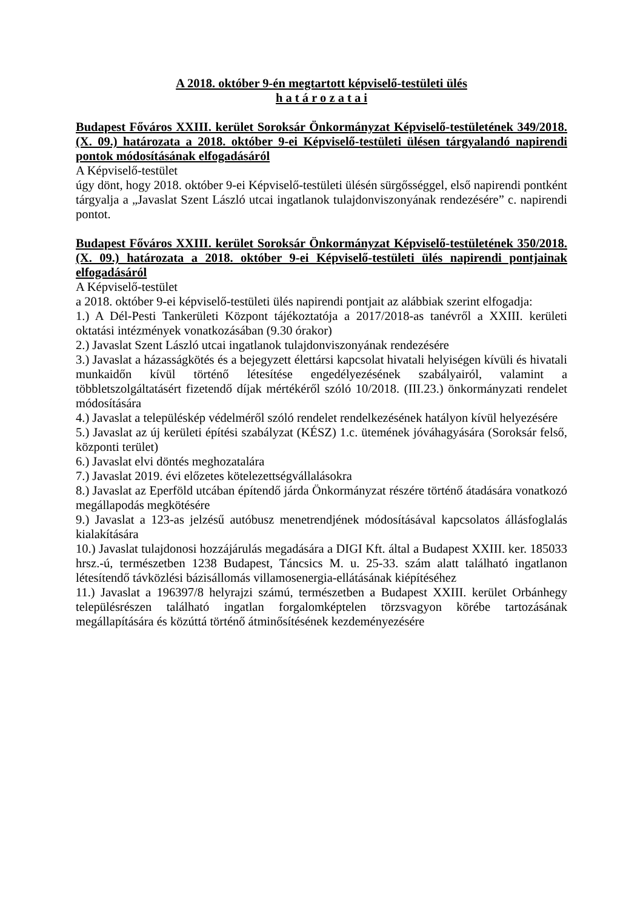A 2018. október 9-én megtartott képviselő-testületi ülés
h a t á r o z a t a i
Budapest Főváros XXIII. kerület Soroksár Önkormányzat Képviselő-testületének 349/2018. (X. 09.) határozata a 2018. október 9-ei Képviselő-testületi ülésen tárgyalandó napirendi pontok módosításának elfogadásáról
A Képviselő-testület
úgy dönt, hogy 2018. október 9-ei Képviselő-testületi ülésén sürgősséggel, első napirendi pontként tárgyalja a „Javaslat Szent László utcai ingatlanok tulajdonviszonyának rendezésére” c. napirendi pontot.
Budapest Főváros XXIII. kerület Soroksár Önkormányzat Képviselő-testületének 350/2018. (X. 09.) határozata a 2018. október 9-ei Képviselő-testületi ülés napirendi pontjainak elfogadásáról
A Képviselő-testület
a 2018. október 9-ei képviselő-testületi ülés napirendi pontjait az alábbiak szerint elfogadja:
1.) A Dél-Pesti Tankerületi Központ tájékoztatója a 2017/2018-as tanévről a XXIII. kerületi oktatási intézmények vonatkozásában (9.30 órakor)
2.) Javaslat Szent László utcai ingatlanok tulajdonviszonyának rendezésére
3.) Javaslat a házasságkötés és a bejegyzett élettársi kapcsolat hivatali helyiségen kívüli és hivatali munkaidőn kívül történő létesítése engedélyezésének szabályairól, valamint a többletszolgáltatásért fizetendő díjak mértékéről szóló 10/2018. (III.23.) önkormányzati rendelet módosítására
4.) Javaslat a településkép védelméről szóló rendelet rendelkezésének hatályon kívül helyezésére
5.) Javaslat az új kerületi építési szabályzat (KÉSZ) 1.c. ütemének jóváhagyására (Soroksár felső, központi terület)
6.) Javaslat elvi döntés meghozatalára
7.) Javaslat 2019. évi előzetes kötelezettségvállalásokra
8.) Javaslat az Eperföld utcában építendő járda Önkormányzat részére történő átadására vonatkozó megállapodás megkötésére
9.) Javaslat a 123-as jelzésű autóbusz menetrendjének módosításával kapcsolatos állásfoglalás kialakítására
10.) Javaslat tulajdonosi hozzájárulás megadására a DIGI Kft. által a Budapest XXIII. ker. 185033 hrsz.-ú, természetben 1238 Budapest, Táncsics M. u. 25-33. szám alatt található ingatlanon létesítendő távközlési bázisállomás villamosenergia-ellátásának kiépítéséhez
11.) Javaslat a 196397/8 helyrajzi számú, természetben a Budapest XXIII. kerület Orbánhegy településrészen található ingatlan forgalomképtelen törzsvagyon körébe tartozásának megállapítására és közúttá történő átminősítésének kezdeményezésére